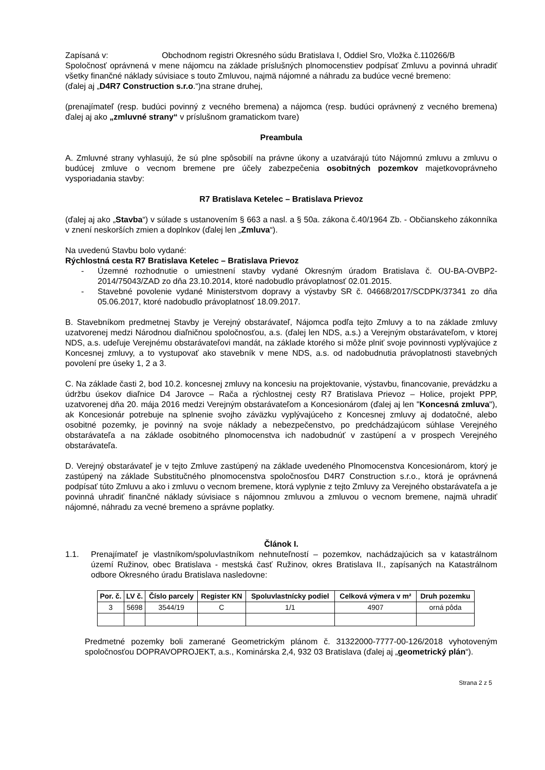Zapísaná v: Obchodnom registri Okresného súdu Bratislava I, Oddiel Sro, Vložka č.110266/B
Spoločnosť oprávnená v mene nájomcu na základe príslušných plnomocenstiev podpísať Zmluvu a povinná uhradiť všetky finančné náklady súvisiace s touto Zmluvou, najmä nájomné a náhradu za budúce vecné bremeno:
(ďalej aj „D4R7 Construction s.r.o.“)na strane druhej,
(prenajímateľ (resp. budúci povinný z vecného bremena) a nájomca (resp. budúci oprávnený z vecného bremena) ďalej aj ako „zmluvné strany“ v príslušnom gramatickom tvare)
Preambula
A. Zmluvné strany vyhlasujú, že sú plne spôsobilí na právne úkony a uzatvárajú túto Nájomnú zmluvu a zmluvu o budúcej zmluve o vecnom bremene pre účely zabezpečenia osobitných pozemkov majetkovoprávneho vysporiadania stavby:
R7 Bratislava Ketelec – Bratislava Prievoz
(ďalej aj ako „Stavba“) v súlade s ustanovením § 663 a nasl. a § 50a. zákona č.40/1964 Zb. - Občianskeho zákonníka v znení neskorších zmien a doplnkov (ďalej len „Zmluva“).
Na uvedenú Stavbu bolo vydané:
Rýchlostná cesta R7 Bratislava Ketelec – Bratislava Prievoz
- Územné rozhodnutie o umiestnení stavby vydané Okresným úradom Bratislava č. OU-BA-OVBP2-2014/75043/ZAD zo dňa 23.10.2014, ktoré nadobudlo právoplatnosť 02.01.2015.
- Stavebné povolenie vydané Ministerstvom dopravy a výstavby SR č. 04668/2017/SCDPK/37341 zo dňa 05.06.2017, ktoré nadobudlo právoplatnosť 18.09.2017.
B. Stavebníkom predmetnej Stavby je Verejný obstarávateľ, Nájomca podľa tejto Zmluvy a to na základe zmluvy uzatvorenej medzi Národnou diaľničnou spoločnosťou, a.s. (ďalej len NDS, a.s.) a Verejným obstarávateľom, v ktorej NDS, a.s. udeľuje Verejnému obstarávateľovi mandát, na základe ktorého si môže plniť svoje povinnosti vyplývajúce z Koncesnej zmluvy, a to vystupovať ako stavebník v mene NDS, a.s. od nadobudnutia právoplatnosti stavebných povolení pre úseky 1, 2 a 3.
C. Na základe časti 2, bod 10.2. koncesnej zmluvy na koncesiu na projektovanie, výstavbu, financovanie, prevádzku a údržbu úsekov diaľnice D4 Jarovce – Rača a rýchlostnej cesty R7 Bratislava Prievoz – Holice, projekt PPP, uzatvorenej dňa 20. mája 2016 medzi Verejným obstarávateľom a Koncesionárom (ďalej aj len "Koncesná zmluva"), ak Koncesionár potrebuje na splnenie svojho záväzku vyplývajúceho z Koncesnej zmluvy aj dodatočné, alebo osobitné pozemky, je povinný na svoje náklady a nebezpečenstvo, po predchádzajúcom súhlase Verejného obstarávateľa a na základe osobitného plnomocenstva ich nadobudnúť v zastúpení a v prospech Verejného obstarávateľa.
D. Verejný obstarávateľ je v tejto Zmluve zastúpený na základe uvedeného Plnomocenstva Koncesionárom, ktorý je zastúpený na základe Substitučného plnomocenstva spoločnosťou D4R7 Construction s.r.o., ktorá je oprávnená podpísať túto Zmluvu a ako i zmluvu o vecnom bremene, ktorá vyplynie z tejto Zmluvy za Verejného obstarávateľa a je povinná uhradiť finančné náklady súvisiace s nájomnou zmluvou a zmluvou o vecnom bremene, najmä uhradiť nájomné, náhradu za vecné bremeno a správne poplatky.
Článok I.
1.1. Prenajímateľ je vlastníkom/spoluvlastníkom nehnuteľností – pozemkov, nachádzajúcich sa v katastrálnom území Ružinov, obec Bratislava - mestská časť Ružinov, okres Bratislava II., zapísaných na Katastrálnom odbore Okresného úradu Bratislava nasledovne:
| Por. č. | LV č. | Číslo parcely | Register KN | Spoluvlastnícky podiel | Celková výmera v m² | Druh pozemku |
| --- | --- | --- | --- | --- | --- | --- |
| 3 | 5698 | 3544/19 | C | 1/1 | 4907 | orná pôda |
Predmetné pozemky boli zamerané Geometrickým plánom č. 31322000-7777-00-126/2018 vyhotoveným spoločnosťou DOPRAVOPROJEKT, a.s., Kominárska 2,4, 932 03 Bratislava (ďalej aj „geometrický plán“).
Strana 2 z 5